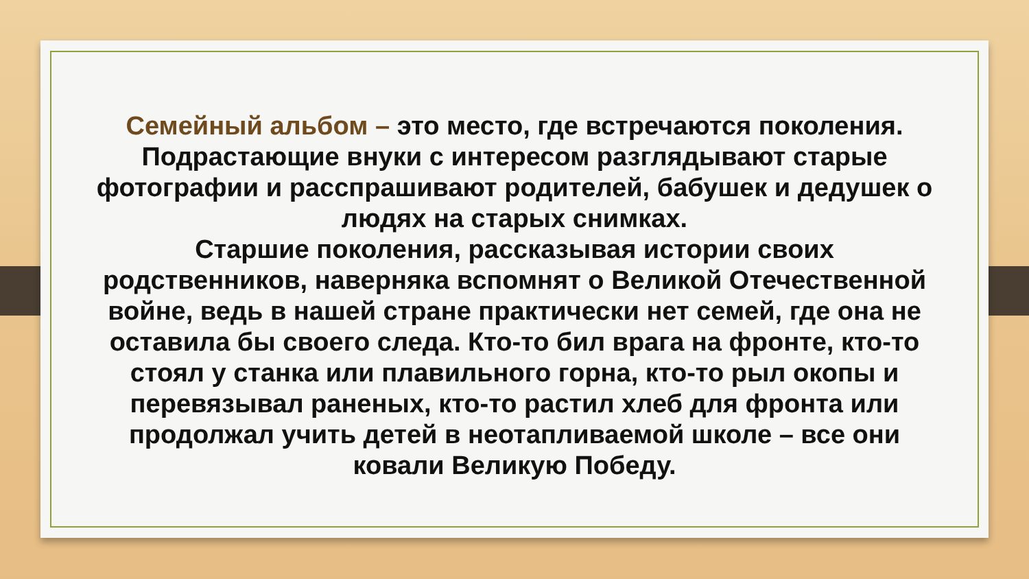Семейный альбом – это место, где встречаются поколения. Подрастающие внуки с интересом разглядывают старые фотографии и расспрашивают родителей, бабушек и дедушек о людях на старых снимках.
Старшие поколения, рассказывая истории своих родственников, наверняка вспомнят о Великой Отечественной войне, ведь в нашей стране практически нет семей, где она не оставила бы своего следа. Кто-то бил врага на фронте, кто-то стоял у станка или плавильного горна, кто-то рыл окопы и перевязывал раненых, кто-то растил хлеб для фронта или продолжал учить детей в неотапливаемой школе – все они ковали Великую Победу.